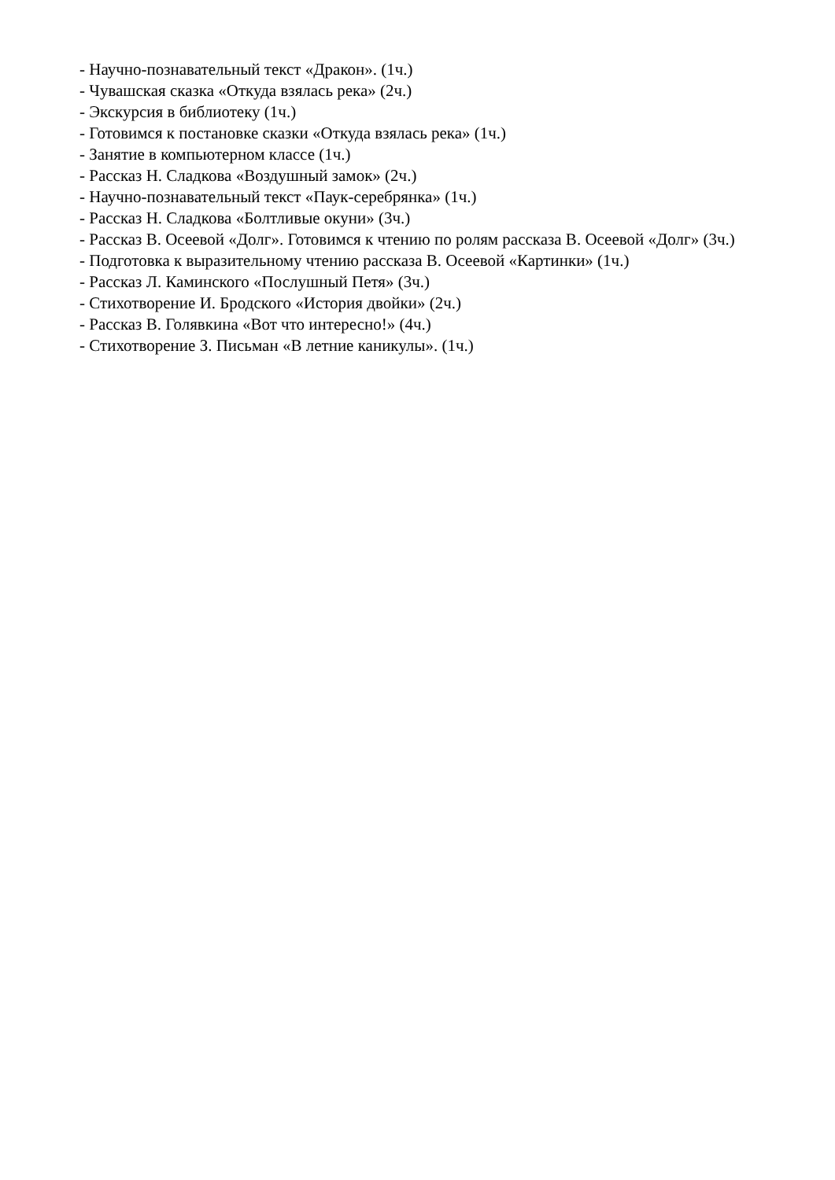- Научно-познавательный текст «Дракон». (1ч.)
- Чувашская сказка «Откуда взялась река» (2ч.)
- Экскурсия в библиотеку (1ч.)
- Готовимся к постановке сказки «Откуда взялась река» (1ч.)
- Занятие в компьютерном классе (1ч.)
- Рассказ Н. Сладкова «Воздушный замок» (2ч.)
- Научно-познавательный текст «Паук-серебрянка» (1ч.)
- Рассказ Н. Сладкова «Болтливые окуни» (3ч.)
- Рассказ В. Осеевой «Долг». Готовимся к чтению по ролям рассказа В. Осеевой «Долг» (3ч.)
- Подготовка к выразительному чтению рассказа В. Осеевой «Картинки» (1ч.)
- Рассказ Л. Каминского «Послушный Петя» (3ч.)
- Стихотворение И. Бродского «История двойки» (2ч.)
- Рассказ В. Голявкина «Вот что интересно!» (4ч.)
- Стихотворение З. Письман «В летние каникулы». (1ч.)